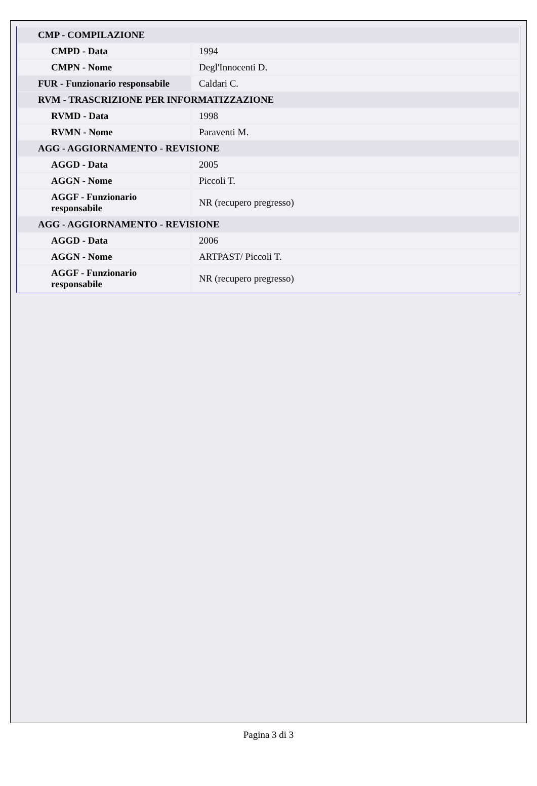| CMP - COMPILAZIONE | |
| CMPD - Data | 1994 |
| CMPN - Nome | Degl'Innocenti D. |
| FUR - Funzionario responsabile | Caldari C. |
| RVM - TRASCRIZIONE PER INFORMATIZZAZIONE | |
| RVMD - Data | 1998 |
| RVMN - Nome | Paraventi M. |
| AGG - AGGIORNAMENTO - REVISIONE | |
| AGGD - Data | 2005 |
| AGGN - Nome | Piccoli T. |
| AGGF - Funzionario responsabile | NR (recupero pregresso) |
| AGG - AGGIORNAMENTO - REVISIONE | |
| AGGD - Data | 2006 |
| AGGN - Nome | ARTPAST/ Piccoli T. |
| AGGF - Funzionario responsabile | NR (recupero pregresso) |
Pagina 3 di 3